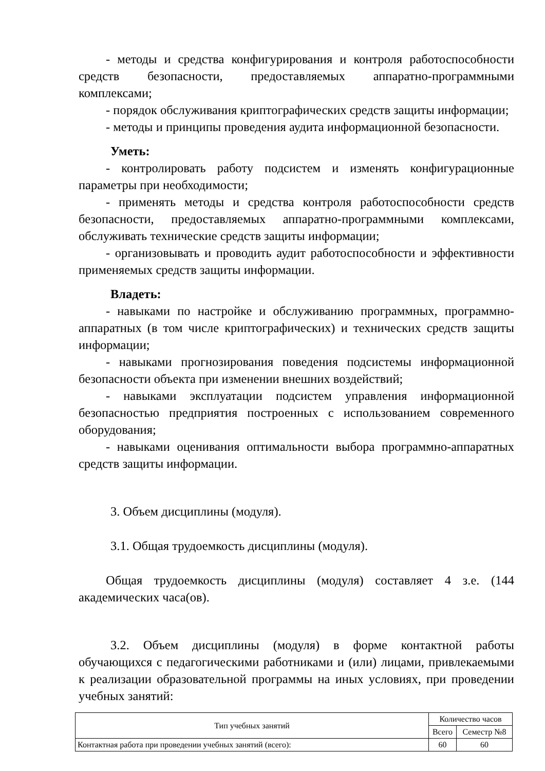- методы и средства конфигурирования и контроля работоспособности средств безопасности, предоставляемых аппаратно-программными комплексами;
- порядок обслуживания криптографических средств защиты информации;
- методы и принципы проведения аудита информационной безопасности.
Уметь:
- контролировать работу подсистем и изменять конфигурационные параметры при необходимости;
- применять методы и средства контроля работоспособности средств безопасности, предоставляемых аппаратно-программными комплексами, обслуживать технические средств защиты информации;
- организовывать и проводить аудит работоспособности и эффективности применяемых средств защиты информации.
Владеть:
- навыками по настройке и обслуживанию программных, программно-аппаратных (в том числе криптографических) и технических средств защиты информации;
- навыками прогнозирования поведения подсистемы информационной безопасности объекта при изменении внешних воздействий;
- навыками эксплуатации подсистем управления информационной безопасностью предприятия построенных с использованием современного оборудования;
- навыками оценивания оптимальности выбора программно-аппаратных средств защиты информации.
3. Объем дисциплины (модуля).
3.1. Общая трудоемкость дисциплины (модуля).
Общая трудоемкость дисциплины (модуля) составляет 4 з.е. (144 академических часа(ов).
3.2. Объем дисциплины (модуля) в форме контактной работы обучающихся с педагогическими работниками и (или) лицами, привлекаемыми к реализации образовательной программы на иных условиях, при проведении учебных занятий:
| Тип учебных занятий | Количество часов | |
| --- | --- | --- |
| | Всего | Семестр №8 |
| Контактная работа при проведении учебных занятий (всего): | 60 | 60 |